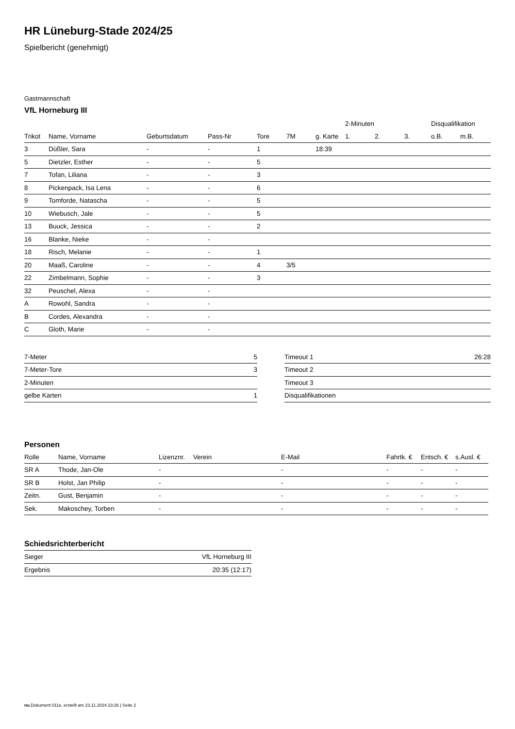HR Lüneburg-Stade 2024/25
Spielbericht (genehmigt)
Gastmannschaft
VfL Horneburg III
| | | | | | | | 2-Minuten | | | Disqualifikation | |
| --- | --- | --- | --- | --- | --- | --- | --- | --- | --- | --- | --- |
| Trikot | Name, Vorname | Geburtsdatum | Pass-Nr | Tore | 7M | g. Karte | 1. | 2. | 3. | o.B. | m.B. |
| 3 | Düßler, Sara | - | - | 1 | | 18:39 | | | | | |
| 5 | Dietzler, Esther | - | - | 5 | | | | | | | |
| 7 | Tofan, Liliana | - | - | 3 | | | | | | | |
| 8 | Pickenpack, Isa Lena | - | - | 6 | | | | | | | |
| 9 | Tomforde, Natascha | - | - | 5 | | | | | | | |
| 10 | Wiebusch, Jale | - | - | 5 | | | | | | | |
| 13 | Buuck, Jessica | - | - | 2 | | | | | | | |
| 16 | Blanke, Nieke | - | - | | | | | | | | |
| 18 | Risch, Melanie | - | - | 1 | | | | | | | |
| 20 | Maaß, Caroline | - | - | 4 | 3/5 | | | | | | |
| 22 | Zimbelmann, Sophie | - | - | 3 | | | | | | | |
| 32 | Peuschel, Alexa | - | - | | | | | | | | |
| A | Rowohl, Sandra | - | - | | | | | | | | |
| B | Cordes, Alexandra | - | - | | | | | | | | |
| C | Gloth, Marie | - | - | | | | | | | | |
| 7-Meter | 5 |
| 7-Meter-Tore | 3 |
| 2-Minuten | |
| gelbe Karten | 1 |
| Timeout 1 | 26:28 |
| Timeout 2 | |
| Timeout 3 | |
| Disqualifikationen | |
Personen
| Rolle | Name, Vorname | Lizenznr. | Verein | E-Mail | Fahrtk. € | Entsch. € | s.Ausl. € |
| --- | --- | --- | --- | --- | --- | --- | --- |
| SR A | Thode, Jan-Ole | - | | - | - | - | - |
| SR B | Holst, Jan Philip | - | | - | - | - | - |
| Zeitn. | Gust, Benjamin | - | | - | - | - | - |
| Sek. | Makoschey, Torben | - | | - | - | - | - |
Schiedsrichterbericht
| Sieger | VfL Horneburg III |
| Ergebnis | 20:35 (12:17) |
nu.Dokument 011e, erstellt am 23.11.2024 23:26 | Seite 2